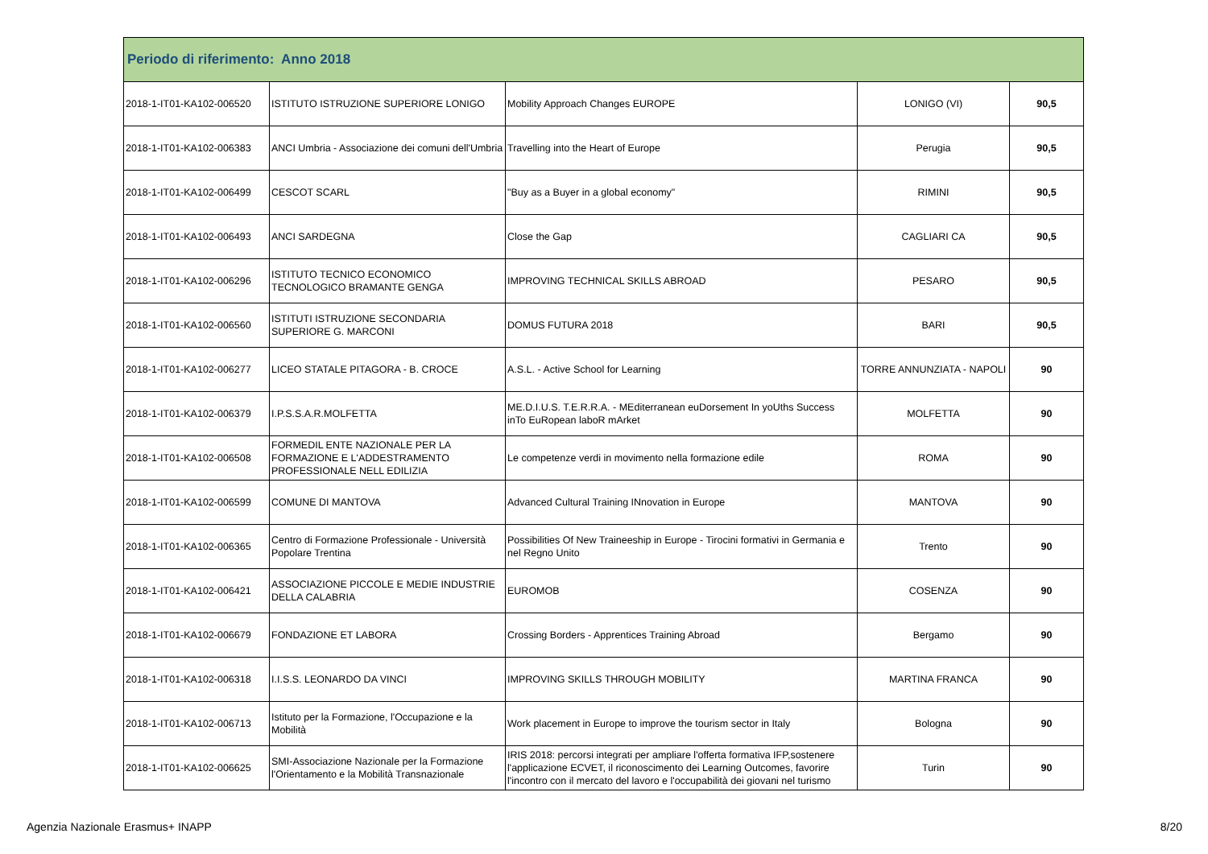| Periodo di riferimento: Anno 2018 | | | | |
| --- | --- | --- | --- | --- |
| 2018-1-IT01-KA102-006520 | ISTITUTO ISTRUZIONE SUPERIORE LONIGO | Mobility Approach Changes EUROPE | LONIGO (VI) | 90,5 |
| 2018-1-IT01-KA102-006383 | ANCI Umbria - Associazione dei comuni dell'Umbria | Travelling into the Heart of Europe | Perugia | 90,5 |
| 2018-1-IT01-KA102-006499 | CESCOT SCARL | "Buy as a Buyer in a global economy" | RIMINI | 90,5 |
| 2018-1-IT01-KA102-006493 | ANCI SARDEGNA | Close the Gap | CAGLIARI CA | 90,5 |
| 2018-1-IT01-KA102-006296 | ISTITUTO TECNICO ECONOMICO TECNOLOGICO BRAMANTE GENGA | IMPROVING TECHNICAL SKILLS ABROAD | PESARO | 90,5 |
| 2018-1-IT01-KA102-006560 | ISTITUTI ISTRUZIONE SECONDARIA SUPERIORE G. MARCONI | DOMUS FUTURA 2018 | BARI | 90,5 |
| 2018-1-IT01-KA102-006277 | LICEO STATALE PITAGORA - B. CROCE | A.S.L. - Active School for Learning | TORRE ANNUNZIATA - NAPOLI | 90 |
| 2018-1-IT01-KA102-006379 | I.P.S.S.A.R.MOLFETTA | ME.D.I.U.S. T.E.R.R.A. - MEditerranean euDorsement In yoUths Success inTo EuRopean laboR mArket | MOLFETTA | 90 |
| 2018-1-IT01-KA102-006508 | FORMEDIL ENTE NAZIONALE PER LA FORMAZIONE E L'ADDESTRAMENTO PROFESSIONALE NELL EDILIZIA | Le competenze verdi in movimento nella formazione edile | ROMA | 90 |
| 2018-1-IT01-KA102-006599 | COMUNE DI MANTOVA | Advanced Cultural Training INnovation in Europe | MANTOVA | 90 |
| 2018-1-IT01-KA102-006365 | Centro di Formazione Professionale - Università Popolare Trentina | Possibilities Of New Traineeship in Europe - Tirocini formativi in Germania e nel Regno Unito | Trento | 90 |
| 2018-1-IT01-KA102-006421 | ASSOCIAZIONE PICCOLE E MEDIE INDUSTRIE DELLA CALABRIA | EUROMOB | COSENZA | 90 |
| 2018-1-IT01-KA102-006679 | FONDAZIONE ET LABORA | Crossing Borders - Apprentices Training Abroad | Bergamo | 90 |
| 2018-1-IT01-KA102-006318 | I.I.S.S. LEONARDO DA VINCI | IMPROVING SKILLS THROUGH MOBILITY | MARTINA FRANCA | 90 |
| 2018-1-IT01-KA102-006713 | Istituto per la Formazione, l'Occupazione e la Mobilità | Work placement in Europe to improve the tourism sector in Italy | Bologna | 90 |
| 2018-1-IT01-KA102-006625 | SMI-Associazione Nazionale per la Formazione l'Orientamento e la Mobilità Transnazionale | IRIS 2018: percorsi integrati per ampliare l'offerta formativa IFP,sostenere l'applicazione ECVET, il riconoscimento dei Learning Outcomes, favorire l'incontro con il mercato del lavoro e l'occupabilità dei giovani nel turismo | Turin | 90 |
Agenzia Nazionale Erasmus+ INAPP
8/20